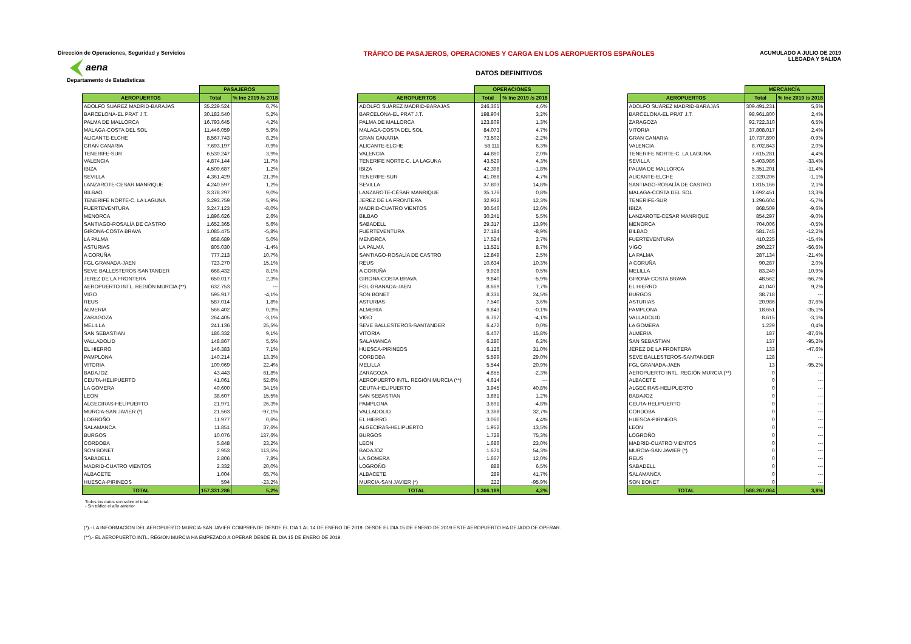Dirección de Operaciones, Seguridad y Servicios
aena
Departamento de Estadísticas
TRÁFICO DE PASAJEROS, OPERACIONES Y CARGA EN LOS AEROPUERTOS ESPAÑOLES
DATOS DEFINITIVOS
ACUMULADO A JULIO DE 2019
LLEGADA Y SALIDA
| | PASAJEROS | |
| AEROPUERTOS | Total | % Inc 2019 /s 2018 |
| ADOLFO SUÁREZ MADRID-BARAJAS | 35.229.524 | 6,7% |
| BARCELONA-EL PRAT J.T. | 30.182.540 | 5,2% |
| PALMA DE MALLORCA | 16.793.645 | 4,2% |
| MALAGA-COSTA DEL SOL | 11.446.059 | 5,9% |
| ALICANTE-ELCHE | 8.567.743 | 8,2% |
| GRAN CANARIA | 7.693.197 | -0,9% |
| TENERIFE-SUR | 6.530.247 | 3,9% |
| VALENCIA | 4.874.144 | 11,7% |
| IBIZA | 4.509.687 | 1,2% |
| SEVILLA | 4.361.429 | 21,3% |
| LANZAROTE-CESAR MANRIQUE | 4.240.597 | 1,2% |
| BILBAO | 3.378.297 | 9,0% |
| TENERIFE NORTE-C. LA LAGUNA | 3.293.759 | 5,9% |
| FUERTEVENTURA | 3.247.123 | -8,0% |
| MENORCA | 1.896.626 | 2,6% |
| SANTIAGO-ROSALÍA DE CASTRO | 1.652.365 | 5,6% |
| GIRONA-COSTA BRAVA | 1.085.475 | -5,8% |
| LA PALMA | 858.689 | 5,0% |
| ASTURIAS | 805.030 | -1,4% |
| A CORUÑA | 777.213 | 10,7% |
| FGL GRANADA-JAEN | 723.270 | 15,1% |
| SEVE BALLESTEROS-SANTANDER | 668.432 | 8,1% |
| JEREZ DE LA FRONTERA | 650.017 | 2,3% |
| AEROPUERTO INTL. REGIÓN MURCIA (**) | 632.753 | --- |
| VIGO | 595.917 | -4,1% |
| REUS | 587.014 | 1,8% |
| ALMERIA | 566.402 | 0,3% |
| ZARAGOZA | 264.405 | -3,1% |
| MELILLA | 241.136 | 25,5% |
| SAN SEBASTIAN | 186.332 | 9,1% |
| VALLADOLID | 148.867 | 5,5% |
| EL HIERRO | 146.383 | 7,1% |
| PAMPLONA | 140.214 | 13,3% |
| VITORIA | 100.069 | 22,4% |
| BADAJOZ | 43.443 | 61,8% |
| CEUTA-HELIPUERTO | 41.061 | 52,6% |
| LA GOMERA | 40.600 | 34,1% |
| LEON | 38.607 | 15,5% |
| ALGECIRAS-HELIPUERTO | 21.971 | 26,3% |
| MURCIA-SAN JAVIER (*) | 21.563 | -97,1% |
| LOGROÑO | 11.977 | 0,6% |
| SALAMANCA | 11.851 | 37,6% |
| BURGOS | 10.076 | 137,6% |
| CORDOBA | 5.848 | 23,2% |
| SON BONET | 2.953 | 113,5% |
| SABADELL | 2.806 | 7,8% |
| MADRID-CUATRO VIENTOS | 2.332 | 20,0% |
| ALBACETE | 1.004 | 65,7% |
| HUESCA-PIRINEOS | 594 | -23,2% |
| TOTAL | 157.331.286 | 5,2% |
| | OPERACIONES | |
| AEROPUERTOS | Total | % Inc 2019 /s 2018 |
| ADOLFO SUÁREZ MADRID-BARAJAS | 246.365 | 4,6% |
| BARCELONA-EL PRAT J.T. | 198.904 | 3,2% |
| PALMA DE MALLORCA | 123.809 | 1,3% |
| MALAGA-COSTA DEL SOL | 84.073 | 4,7% |
| GRAN CANARIA | 73.502 | -2,2% |
| ALICANTE-ELCHE | 58.111 | 6,3% |
| VALENCIA | 44.860 | 2,0% |
| TENERIFE NORTE-C. LA LAGUNA | 43.529 | 4,3% |
| IBIZA | 42.398 | -1,8% |
| TENERIFE-SUR | 41.068 | 4,7% |
| SEVILLA | 37.803 | 14,8% |
| LANZAROTE-CÉSAR MANRIQUE | 35.176 | 0,8% |
| JEREZ DE LA FRONTERA | 32.932 | 12,3% |
| MADRID-CUATRO VIENTOS | 30.546 | 12,6% |
| BILBAO | 30.241 | 5,5% |
| SABADELL | 29.317 | 13,9% |
| FUERTEVENTURA | 27.184 | -8,9% |
| MENORCA | 17.524 | 2,7% |
| LA PALMA | 13.521 | 8,7% |
| SANTIAGO-ROSALÍA DE CASTRO | 12.849 | 2,5% |
| REUS | 10.634 | 10,3% |
| A CORUÑA | 9.928 | 0,5% |
| GIRONA-COSTA BRAVA | 9.840 | -5,9% |
| FGL GRANADA-JAEN | 8.669 | 7,7% |
| SON BONET | 8.331 | 24,5% |
| ASTURIAS | 7.540 | 3,6% |
| ALMERIA | 6.843 | -0,1% |
| VIGO | 6.767 | -4,1% |
| SEVE BALLESTEROS-SANTANDER | 6.472 | 0,0% |
| VITORIA | 6.407 | 15,8% |
| SALAMANCA | 6.280 | 6,2% |
| HUESCA-PIRINEOS | 6.126 | 31,0% |
| CORDOBA | 5.599 | 29,0% |
| MELILLA | 5.544 | 20,9% |
| ZARAGOZA | 4.855 | -2,3% |
| AEROPUERTO INTL. REGIÓN MURCIA (**) | 4.614 | --- |
| CEUTA-HELIPUERTO | 3.945 | 40,8% |
| SAN SEBASTIAN | 3.861 | 1,2% |
| PAMPLONA | 3.691 | -4,8% |
| VALLADOLID | 3.368 | 32,7% |
| EL HIERRO | 3.060 | 4,4% |
| ALGECIRAS-HELIPUERTO | 1.952 | 13,5% |
| BURGOS | 1.728 | 75,3% |
| LEON | 1.686 | 23,0% |
| BADAJOZ | 1.671 | 54,3% |
| LA GOMERA | 1.667 | 12,0% |
| LOGROÑO | 888 | 6,5% |
| ALBACETE | 289 | 41,7% |
| MURCIA-SAN JAVIER (*) | 222 | -95,9% |
| TOTAL | 1.366.189 | 4,2% |
| | MERCANCÍA | |
| AEROPUERTOS | Total | % Inc 2019 /s 2018 |
| ADOLFO SUÁREZ MADRID-BARAJAS | 309.491.231 | 5,6% |
| BARCELONA-EL PRAT J.T. | 98.961.800 | 2,4% |
| ZARAGOZA | 92.722.310 | 6,5% |
| VITORIA | 37.808.017 | 2,4% |
| GRAN CANARIA | 10.737.890 | -0,9% |
| VALENCIA | 8.702.843 | 2,0% |
| TENERIFE NORTE-C. LA LAGUNA | 7.615.281 | 4,4% |
| SEVILLA | 5.403.986 | -33,4% |
| PALMA DE MALLORCA | 5.351.201 | -11,4% |
| ALICANTE-ELCHE | 2.320.206 | -1,1% |
| SANTIAGO-ROSALÍA DE CASTRO | 1.815.166 | 2,1% |
| MALAGA-COSTA DEL SOL | 1.692.451 | 13,3% |
| TENERIFE-SUR | 1.296.604 | -5,7% |
| IBIZA | 868.509 | -9,6% |
| LANZAROTE-CESAR MANRIQUE | 854.297 | -9,0% |
| MENORCA | 704.006 | -0,5% |
| BILBAO | 581.745 | -12,2% |
| FUERTEVENTURA | 410.225 | -15,4% |
| VIGO | 290.227 | -56,6% |
| LA PALMA | 287.134 | -21,4% |
| A CORUÑA | 90.287 | 2,0% |
| MELILLA | 83.249 | 10,9% |
| GIRONA-COSTA BRAVA | 48.562 | -56,7% |
| EL HIERRO | 41.040 | 9,2% |
| BURGOS | 38.718 | --- |
| ASTURIAS | 20.986 | 37,6% |
| PAMPLONA | 18.651 | -35,1% |
| VALLADOLID | 8.615 | -3,1% |
| LA GOMERA | 1.229 | 0,4% |
| ALMERIA | 187 | -87,6% |
| SAN SEBASTIAN | 137 | -95,2% |
| JEREZ DE LA FRONTERA | 133 | -47,6% |
| SEVE BALLESTEROS-SANTANDER | 128 | --- |
| FGL GRANADA-JAEN | 13 | -95,2% |
| AEROPUERTO INTL. REGIÓN MURCIA (**) | 0 | --- |
| ALBACETE | 0 | --- |
| ALGECIRAS-HELIPUERTO | 0 | --- |
| BADAJOZ | 0 | --- |
| CEUTA-HELIPUERTO | 0 | --- |
| CORDOBA | 0 | --- |
| HUESCA-PIRINEOS | 0 | --- |
| LEON | 0 | --- |
| LOGROÑO | 0 | --- |
| MADRID-CUATRO VIENTOS | 0 | --- |
| MURCIA-SAN JAVIER (*) | 0 | --- |
| REUS | 0 | --- |
| SABADELL | 0 | --- |
| SALAMANCA | 0 | --- |
| SON BONET | 0 | --- |
| TOTAL | 588.267.064 | 3,8% |
Todos los datos son sobre el total.
- Sin tráfico el año anterior
(*).- LA INFORMACION DEL AEROPUERTO MURCIA-SAN JAVIER COMPRENDE DESDE EL DIA 1 AL 14 DE ENERO DE 2019. DESDE EL DIA 15 DE ENERO DE 2019 ESTE AEROPUERTO HA DEJADO DE OPERAR.
(**).- EL AEROPUERTO INTL. REGION MURCIA HA EMPEZADO A OPERAR DESDE EL DIA 15 DE ENERO DE 2019.